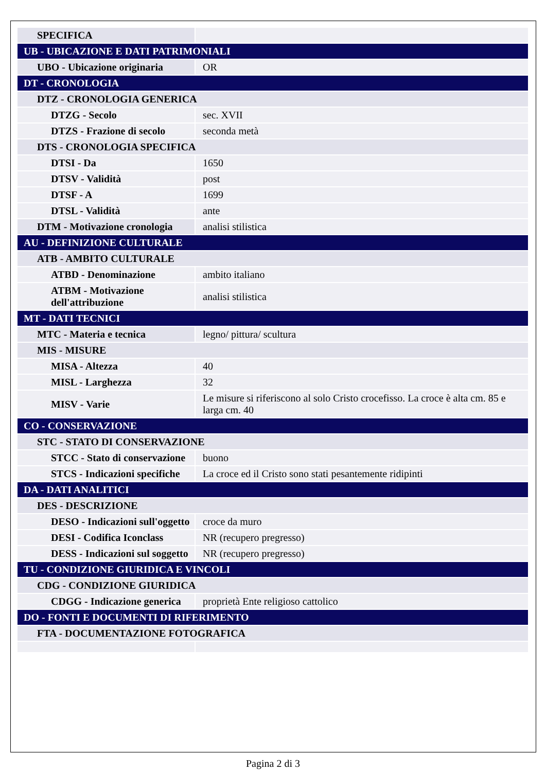| SPECIFICA | |
| UB - UBICAZIONE E DATI PATRIMONIALI | |
| UBO - Ubicazione originaria | OR |
| DT - CRONOLOGIA | |
| DTZ - CRONOLOGIA GENERICA | |
| DTZG - Secolo | sec. XVII |
| DTZS - Frazione di secolo | seconda metà |
| DTS - CRONOLOGIA SPECIFICA | |
| DTSI - Da | 1650 |
| DTSV - Validità | post |
| DTSF - A | 1699 |
| DTSL - Validità | ante |
| DTM - Motivazione cronologia | analisi stilistica |
| AU - DEFINIZIONE CULTURALE | |
| ATB - AMBITO CULTURALE | |
| ATBD - Denominazione | ambito italiano |
| ATBM - Motivazione dell'attribuzione | analisi stilistica |
| MT - DATI TECNICI | |
| MTC - Materia e tecnica | legno/ pittura/ scultura |
| MIS - MISURE | |
| MISA - Altezza | 40 |
| MISL - Larghezza | 32 |
| MISV - Varie | Le misure si riferiscono al solo Cristo crocefisso. La croce è alta cm. 85 e larga cm. 40 |
| CO - CONSERVAZIONE | |
| STC - STATO DI CONSERVAZIONE | |
| STCC - Stato di conservazione | buono |
| STCS - Indicazioni specifiche | La croce ed il Cristo sono stati pesantemente ridipinti |
| DA - DATI ANALITICI | |
| DES - DESCRIZIONE | |
| DESO - Indicazioni sull'oggetto | croce da muro |
| DESI - Codifica Iconclass | NR (recupero pregresso) |
| DESS - Indicazioni sul soggetto | NR (recupero pregresso) |
| TU - CONDIZIONE GIURIDICA E VINCOLI | |
| CDG - CONDIZIONE GIURIDICA | |
| CDGG - Indicazione generica | proprietà Ente religioso cattolico |
| DO - FONTI E DOCUMENTI DI RIFERIMENTO | |
| FTA - DOCUMENTAZIONE FOTOGRAFICA | |
Pagina 2 di 3